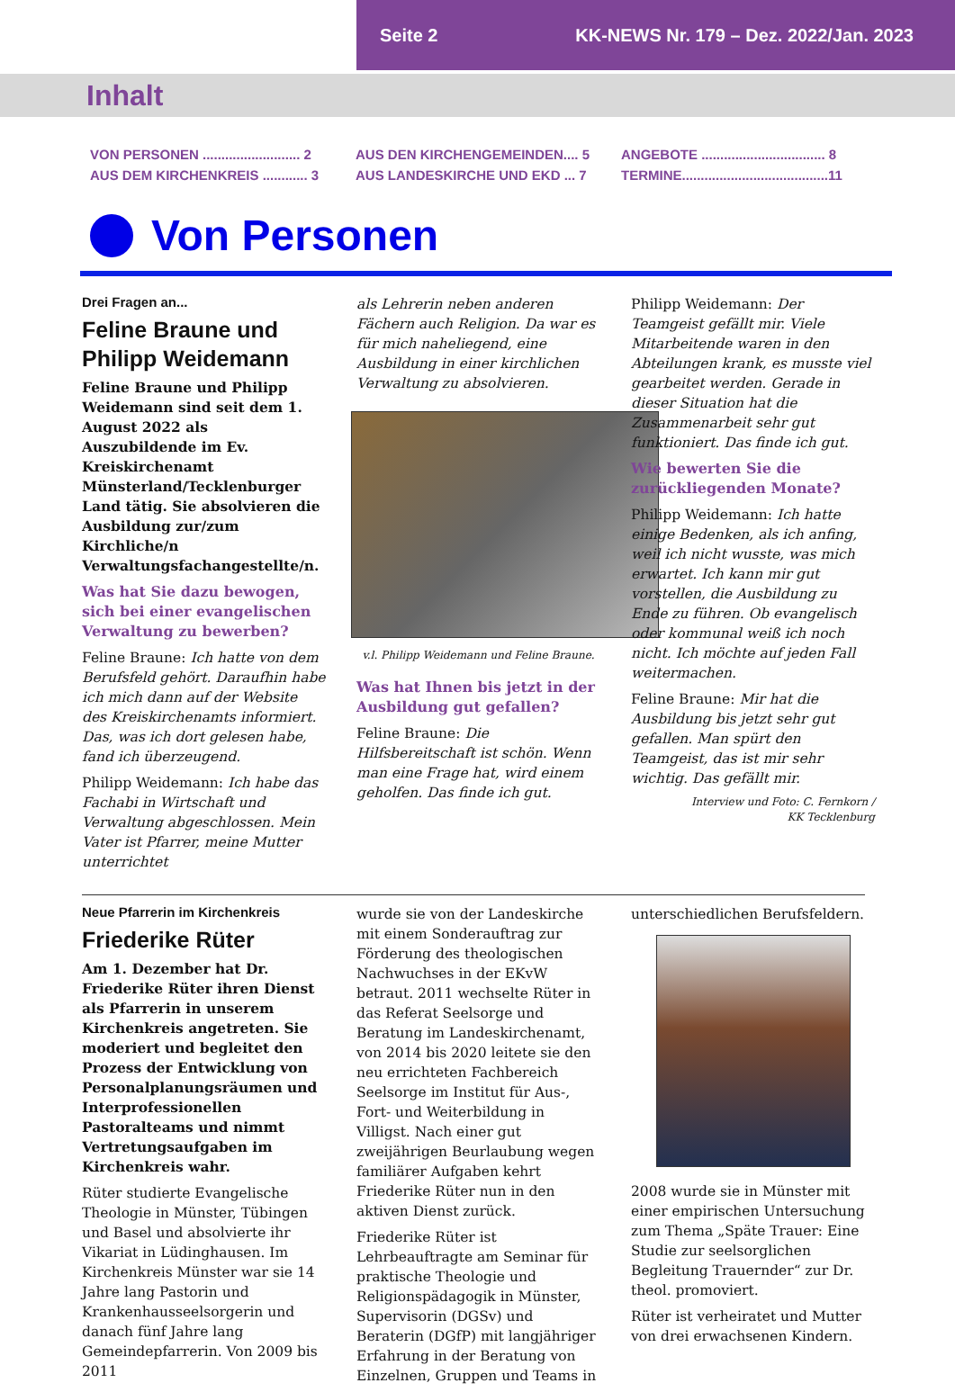Seite 2 KK-NEWS Nr. 179 – Dez. 2022/Jan. 2023
Inhalt
VON PERSONEN .......................... 2
AUS DEM KIRCHENKREIS ............ 3
AUS DEN KIRCHENGEMEINDEN.... 5
AUS LANDESKIRCHE UND EKD ... 7
ANGEBOTE ................................. 8
TERMINE.......................................11
Von Personen
Drei Fragen an...
Feline Braune und Philipp Weidemann
Feline Braune und Philipp Weidemann sind seit dem 1. August 2022 als Auszubildende im Ev. Kreiskirchenamt Münsterland/Tecklenburger Land tätig. Sie absolvieren die Ausbildung zur/zum Kirchliche/n Verwaltungsfachangestellte/n.
Was hat Sie dazu bewogen, sich bei einer evangelischen Verwaltung zu bewerben?
Feline Braune: Ich hatte von dem Berufsfeld gehört. Daraufhin habe ich mich dann auf der Website des Kreiskirchenamts informiert. Das, was ich dort gelesen habe, fand ich überzeugend.
Philipp Weidemann: Ich habe das Fachabi in Wirtschaft und Verwaltung abgeschlossen. Mein Vater ist Pfarrer, meine Mutter unterrichtet
als Lehrerin neben anderen Fächern auch Religion. Da war es für mich naheliegend, eine Ausbildung in einer kirchlichen Verwaltung zu absolvieren.
v.l. Philipp Weidemann und Feline Braune.
Was hat Ihnen bis jetzt in der Ausbildung gut gefallen?
Feline Braune: Die Hilfsbereitschaft ist schön. Wenn man eine Frage hat, wird einem geholfen. Das finde ich gut.
Philipp Weidemann: Der Teamgeist gefällt mir. Viele Mitarbeitende waren in den Abteilungen krank, es musste viel gearbeitet werden. Gerade in dieser Situation hat die Zusammenarbeit sehr gut funktioniert. Das finde ich gut.
Wie bewerten Sie die zurückliegenden Monate?
Philipp Weidemann: Ich hatte einige Bedenken, als ich anfing, weil ich nicht wusste, was mich erwartet. Ich kann mir gut vorstellen, die Ausbildung zu Ende zu führen. Ob evangelisch oder kommunal weiß ich noch nicht. Ich möchte auf jeden Fall weitermachen.
Feline Braune: Mir hat die Ausbildung bis jetzt sehr gut gefallen. Man spürt den Teamgeist, das ist mir sehr wichtig. Das gefällt mir.
Interview und Foto: C. Fernkorn /
KK Tecklenburg
Neue Pfarrerin im Kirchenkreis
Friederike Rüter
Am 1. Dezember hat Dr. Friederike Rüter ihren Dienst als Pfarrerin in unserem Kirchenkreis angetreten. Sie moderiert und begleitet den Prozess der Entwicklung von Personalplanungsräumen und Interprofessionellen Pastoralteams und nimmt Vertretungsaufgaben im Kirchenkreis wahr.
Rüter studierte Evangelische Theologie in Münster, Tübingen und Basel und absolvierte ihr Vikariat in Lüdinghausen. Im Kirchenkreis Münster war sie 14 Jahre lang Pastorin und Krankenhausseelsorgerin und danach fünf Jahre lang Gemeindepfarrerin. Von 2009 bis 2011
wurde sie von der Landeskirche mit einem Sonderauftrag zur Förderung des theologischen Nachwuchses in der EKvW betraut. 2011 wechselte Rüter in das Referat Seelsorge und Beratung im Landeskirchenamt, von 2014 bis 2020 leitete sie den neu errichteten Fachbereich Seelsorge im Institut für Aus-, Fort- und Weiterbildung in Villigst. Nach einer gut zweijährigen Beurlaubung wegen familiärer Aufgaben kehrt Friederike Rüter nun in den aktiven Dienst zurück.
Friederike Rüter ist Lehrbeauftragte am Seminar für praktische Theologie und Religionspädagogik in Münster, Supervisorin (DGSv) und Beraterin (DGfP) mit langjähriger Erfahrung in der Beratung von Einzelnen, Gruppen und Teams in
unterschiedlichen Berufsfeldern.
2008 wurde sie in Münster mit einer empirischen Untersuchung zum Thema „Späte Trauer: Eine Studie zur seelsorglichen Begleitung Trauernder“ zur Dr. theol. promoviert.
Rüter ist verheiratet und Mutter von drei erwachsenen Kindern.